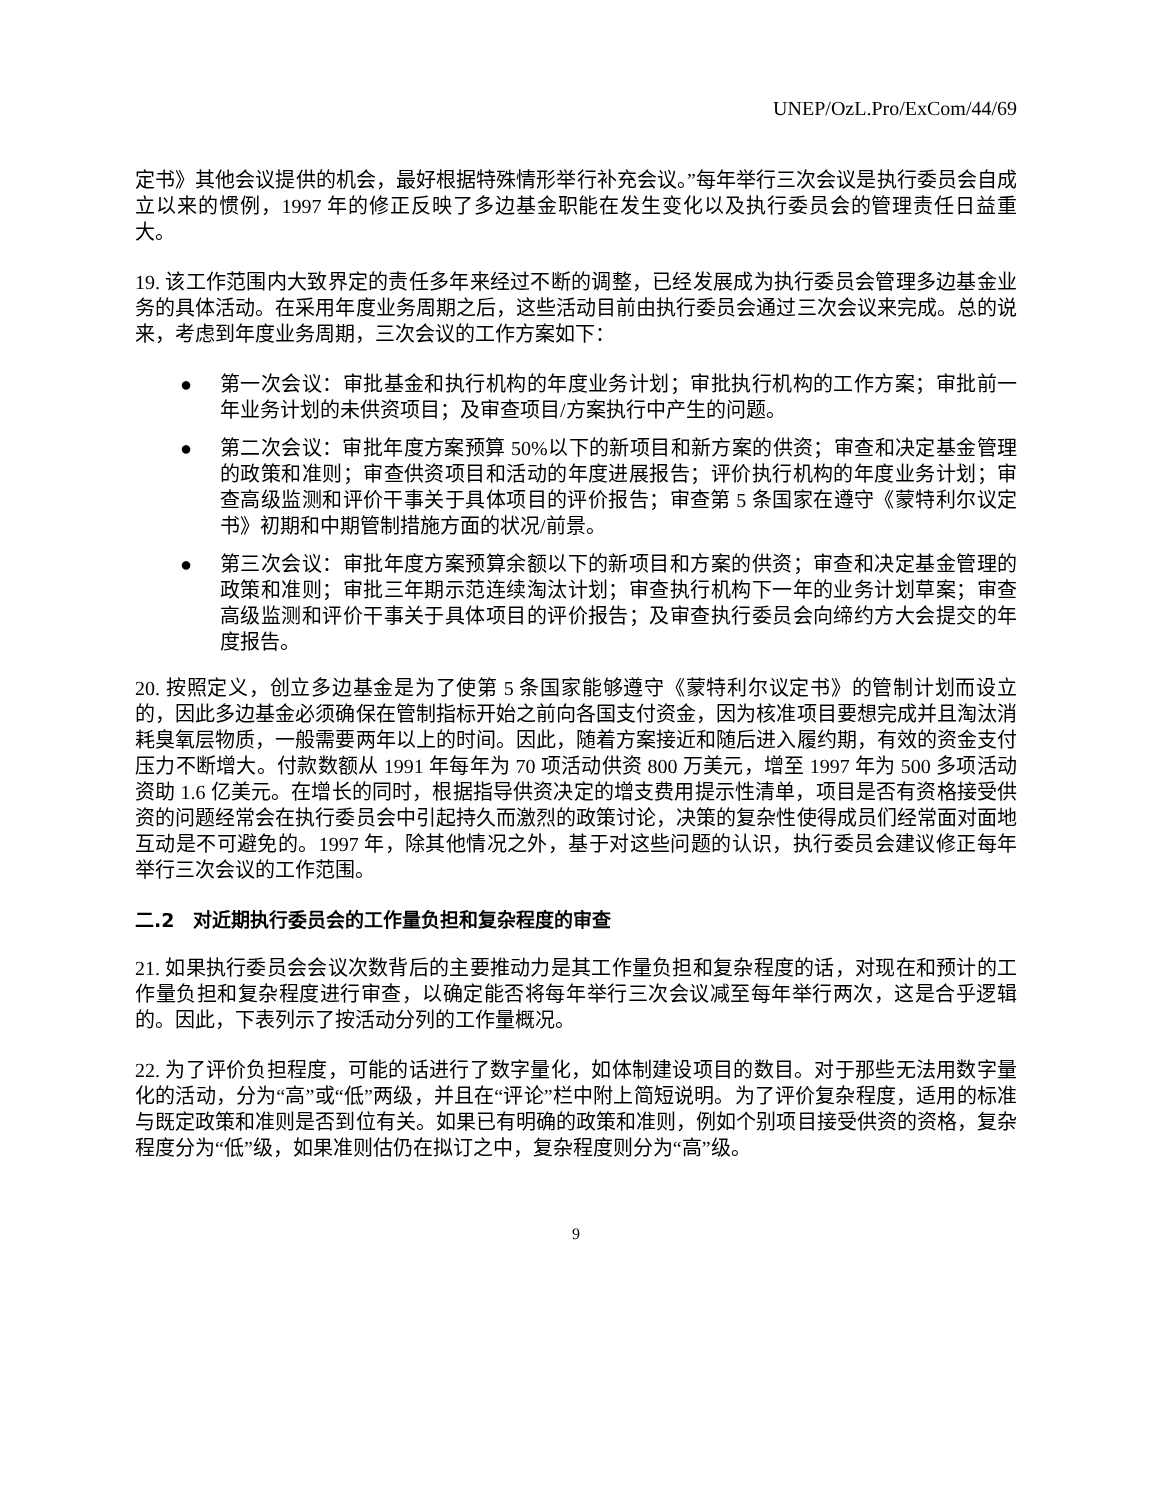UNEP/OzL.Pro/ExCom/44/69
定书》其他会议提供的机会，最好根据特殊情形举行补充会议。”每年举行三次会议是执行委员会自成立以来的惯例，1997 年的修正反映了多边基金职能在发生变化以及执行委员会的管理责任日益重大。
19. 该工作范围内大致界定的责任多年来经过不断的调整，已经发展成为执行委员会管理多边基金业务的具体活动。在采用年度业务周期之后，这些活动目前由执行委员会通过三次会议来完成。总的说来，考虑到年度业务周期，三次会议的工作方案如下：
● 第一次会议：审批基金和执行机构的年度业务计划；审批执行机构的工作方案；审批前一年业务计划的未供资项目；及审查项目/方案执行中产生的问题。
● 第二次会议：审批年度方案预算 50%以下的新项目和新方案的供资；审查和决定基金管理的政策和准则；审查供资项目和活动的年度进展报告；评价执行机构的年度业务计划；审查高级监测和评价干事关于具体项目的评价报告；审查第 5 条国家在遵守《蒙特利尔议定书》初期和中期管制措施方面的状况/前景。
● 第三次会议：审批年度方案预算余额以下的新项目和方案的供资；审查和决定基金管理的政策和准则；审批三年期示范连续淘汰计划；审查执行机构下一年的业务计划草案；审查高级监测和评价干事关于具体项目的评价报告；及审查执行委员会向缔约方大会提交的年度报告。
20. 按照定义，创立多边基金是为了使第 5 条国家能够遵守《蒙特利尔议定书》的管制计划而设立的，因此多边基金必须确保在管制指标开始之前向各国支付资金，因为核准项目要想完成并且淘汰消耗臭氧层物质，一般需要两年以上的时间。因此，随着方案接近和随后进入履约期，有效的资金支付压力不断增大。付款数额从 1991 年每年为 70 项活动供资 800 万美元，增至 1997 年为 500 多项活动资助 1.6 亿美元。在增长的同时，根据指导供资决定的增支费用提示性清单，项目是否有资格接受供资的问题经常会在执行委员会中引起持久而激烈的政策讨论，决策的复杂性使得成员们经常面对面地互动是不可避免的。1997 年，除其他情况之外，基于对这些问题的认识，执行委员会建议修正每年举行三次会议的工作范围。
二.2　对近期执行委员会的工作量负担和复杂程度的审查
21. 如果执行委员会会议次数背后的主要推动力是其工作量负担和复杂程度的话，对现在和预计的工作量负担和复杂程度进行审查，以确定能否将每年举行三次会议减至每年举行两次，这是合乎逻辑的。因此，下表列示了按活动分列的工作量概况。
22. 为了评价负担程度，可能的话进行了数字量化，如体制建设项目的数目。对于那些无法用数字量化的活动，分为“高”或“低”两级，并且在“评论”栏中附上简短说明。为了评价复杂程度，适用的标准与既定政策和准则是否到位有关。如果已有明确的政策和准则，例如个别项目接受供资的资格，复杂程度分为“低”级，如果准则估仍在拟订之中，复杂程度则分为“高”级。
9